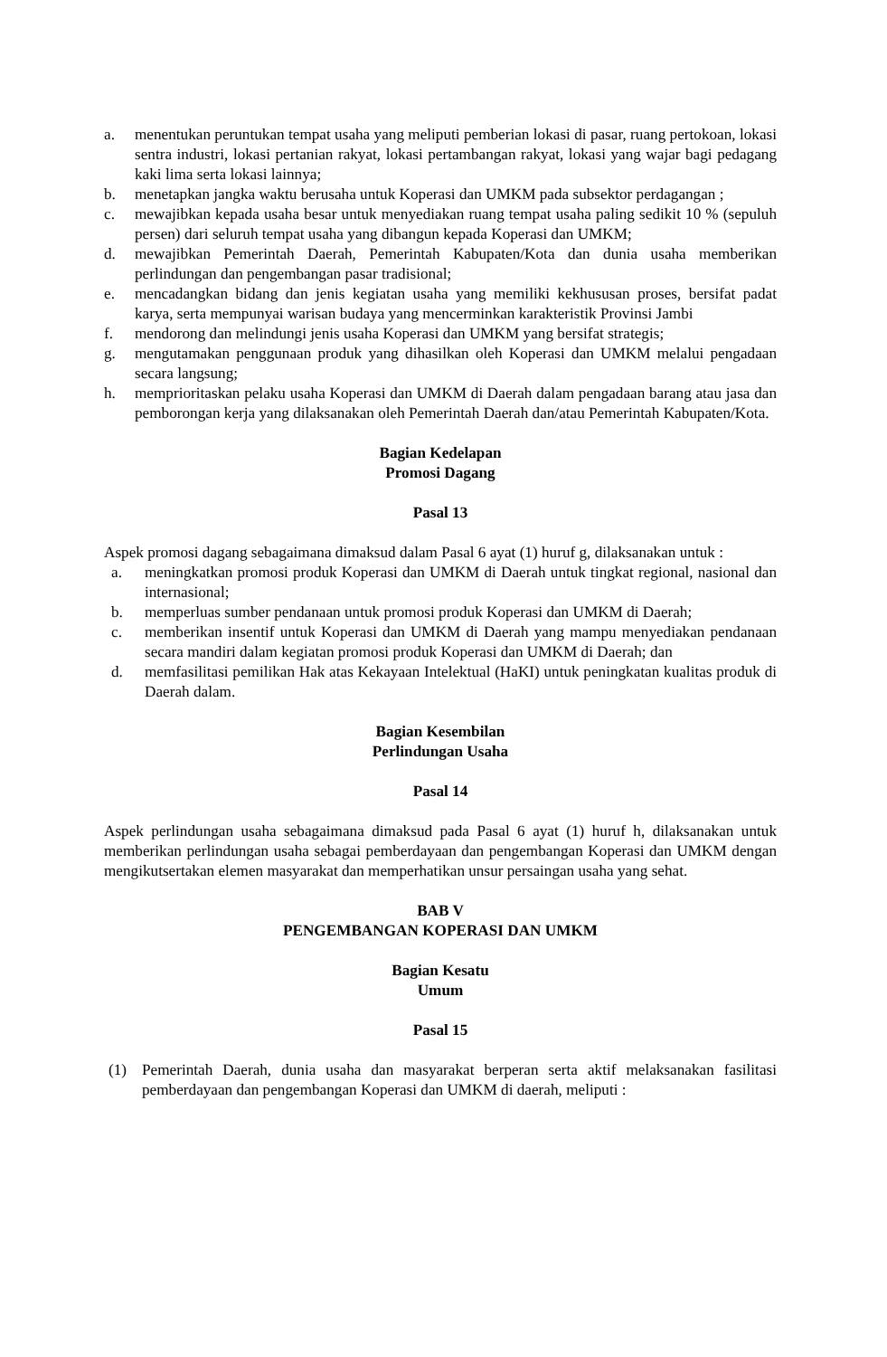a. menentukan peruntukan tempat usaha yang meliputi pemberian lokasi di pasar, ruang pertokoan, lokasi sentra industri, lokasi pertanian rakyat, lokasi pertambangan rakyat, lokasi yang wajar bagi pedagang kaki lima serta lokasi lainnya;
b. menetapkan jangka waktu berusaha untuk Koperasi dan UMKM pada subsektor perdagangan ;
c. mewajibkan kepada usaha besar untuk menyediakan ruang tempat usaha paling sedikit 10 % (sepuluh persen) dari seluruh tempat usaha yang dibangun kepada Koperasi dan UMKM;
d. mewajibkan Pemerintah Daerah, Pemerintah Kabupaten/Kota dan dunia usaha memberikan perlindungan dan pengembangan pasar tradisional;
e. mencadangkan bidang dan jenis kegiatan usaha yang memiliki kekhususan proses, bersifat padat karya, serta mempunyai warisan budaya yang mencerminkan karakteristik Provinsi Jambi
f. mendorong dan melindungi jenis usaha Koperasi dan UMKM yang bersifat strategis;
g. mengutamakan penggunaan produk yang dihasilkan oleh Koperasi dan UMKM melalui pengadaan secara langsung;
h. memprioritaskan pelaku usaha Koperasi dan UMKM di Daerah dalam pengadaan barang atau jasa dan pemborongan kerja yang dilaksanakan oleh Pemerintah Daerah dan/atau Pemerintah Kabupaten/Kota.
Bagian Kedelapan
Promosi Dagang
Pasal 13
Aspek promosi dagang sebagaimana dimaksud dalam Pasal 6 ayat (1) huruf g, dilaksanakan untuk :
a. meningkatkan promosi produk Koperasi dan UMKM di Daerah untuk tingkat regional, nasional dan internasional;
b. memperluas sumber pendanaan untuk promosi produk Koperasi dan UMKM di Daerah;
c. memberikan insentif untuk Koperasi dan UMKM di Daerah yang mampu menyediakan pendanaan secara mandiri dalam kegiatan promosi produk Koperasi dan UMKM di Daerah; dan
d. memfasilitasi pemilikan Hak atas Kekayaan Intelektual (HaKI) untuk peningkatan kualitas produk di Daerah dalam.
Bagian Kesembilan
Perlindungan Usaha
Pasal 14
Aspek perlindungan usaha sebagaimana dimaksud pada Pasal 6 ayat (1) huruf h, dilaksanakan untuk memberikan perlindungan usaha sebagai pemberdayaan dan pengembangan Koperasi dan UMKM dengan mengikutsertakan elemen masyarakat dan memperhatikan unsur persaingan usaha yang sehat.
BAB V
PENGEMBANGAN KOPERASI DAN UMKM
Bagian Kesatu
Umum
Pasal 15
(1) Pemerintah Daerah, dunia usaha dan masyarakat berperan serta aktif melaksanakan fasilitasi pemberdayaan dan pengembangan Koperasi dan UMKM di daerah, meliputi :